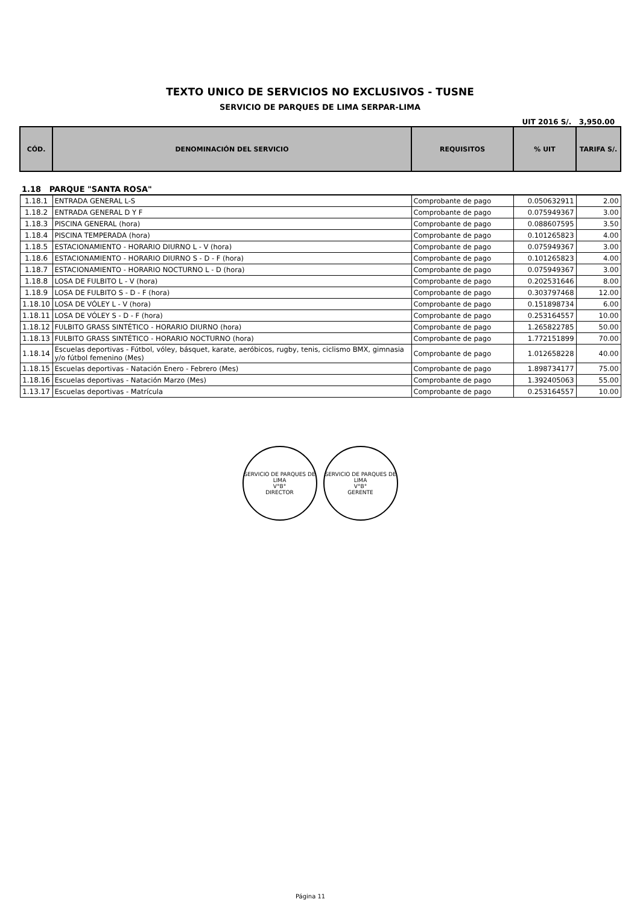TEXTO UNICO DE SERVICIOS NO EXCLUSIVOS - TUSNE
SERVICIO DE PARQUES DE LIMA SERPAR-LIMA
UIT 2016 S/. 3,950.00
| CÓD. | DENOMINACIÓN DEL SERVICIO | REQUISITOS | % UIT | TARIFA S/. |
| --- | --- | --- | --- | --- |
| 1.18 PARQUE "SANTA ROSA" | | | | |
| 1.18.1 | ENTRADA GENERAL L-S | Comprobante de pago | 0.050632911 | 2.00 |
| 1.18.2 | ENTRADA GENERAL D Y F | Comprobante de pago | 0.075949367 | 3.00 |
| 1.18.3 | PISCINA GENERAL (hora) | Comprobante de pago | 0.088607595 | 3.50 |
| 1.18.4 | PISCINA TEMPERADA (hora) | Comprobante de pago | 0.101265823 | 4.00 |
| 1.18.5 | ESTACIONAMIENTO - HORARIO DIURNO L - V (hora) | Comprobante de pago | 0.075949367 | 3.00 |
| 1.18.6 | ESTACIONAMIENTO - HORARIO DIURNO S - D - F (hora) | Comprobante de pago | 0.101265823 | 4.00 |
| 1.18.7 | ESTACIONAMIENTO - HORARIO NOCTURNO L - D (hora) | Comprobante de pago | 0.075949367 | 3.00 |
| 1.18.8 | LOSA DE FULBITO L - V (hora) | Comprobante de pago | 0.202531646 | 8.00 |
| 1.18.9 | LOSA DE FULBITO S - D - F (hora) | Comprobante de pago | 0.303797468 | 12.00 |
| 1.18.10 | LOSA DE VÓLEY L - V (hora) | Comprobante de pago | 0.151898734 | 6.00 |
| 1.18.11 | LOSA DE VÓLEY S - D - F (hora) | Comprobante de pago | 0.253164557 | 10.00 |
| 1.18.12 | FULBITO GRASS SINTÉTICO - HORARIO DIURNO (hora) | Comprobante de pago | 1.265822785 | 50.00 |
| 1.18.13 | FULBITO GRASS SINTÉTICO - HORARIO NOCTURNO (hora) | Comprobante de pago | 1.772151899 | 70.00 |
| 1.18.14 | Escuelas deportivas - Fútbol, vóley, básquet, karate, aeróbicos, rugby, tenis, ciclismo BMX, gimnasia y/o fútbol femenino (Mes) | Comprobante de pago | 1.012658228 | 40.00 |
| 1.18.15 | Escuelas deportivas - Natación Enero - Febrero (Mes) | Comprobante de pago | 1.898734177 | 75.00 |
| 1.18.16 | Escuelas deportivas - Natación Marzo (Mes) | Comprobante de pago | 1.392405063 | 55.00 |
| 1.13.17 | Escuelas deportivas - Matrícula | Comprobante de pago | 0.253164557 | 10.00 |
SERVICIO DE PARQUES DE LIMA
V°B°
DIRECTOR
SERVICIO DE PARQUES DE LIMA
V°B°
GERENTE
Página 11